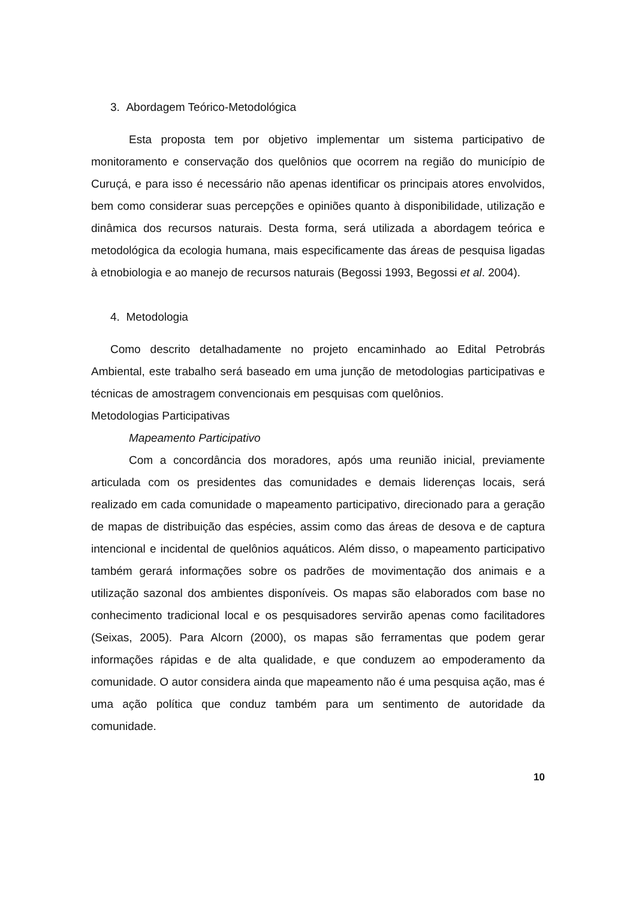3. Abordagem Teórico-Metodológica
Esta proposta tem por objetivo implementar um sistema participativo de monitoramento e conservação dos quelônios que ocorrem na região do município de Curuçá, e para isso é necessário não apenas identificar os principais atores envolvidos, bem como considerar suas percepções e opiniões quanto à disponibilidade, utilização e dinâmica dos recursos naturais. Desta forma, será utilizada a abordagem teórica e metodológica da ecologia humana, mais especificamente das áreas de pesquisa ligadas à etnobiologia e ao manejo de recursos naturais (Begossi 1993, Begossi et al. 2004).
4. Metodologia
Como descrito detalhadamente no projeto encaminhado ao Edital Petrobrás Ambiental, este trabalho será baseado em uma junção de metodologias participativas e técnicas de amostragem convencionais em pesquisas com quelônios.
Metodologias Participativas
Mapeamento Participativo
Com a concordância dos moradores, após uma reunião inicial, previamente articulada com os presidentes das comunidades e demais liderenças locais, será realizado em cada comunidade o mapeamento participativo, direcionado para a geração de mapas de distribuição das espécies, assim como das áreas de desova e de captura intencional e incidental de quelônios aquáticos. Além disso, o mapeamento participativo também gerará informações sobre os padrões de movimentação dos animais e a utilização sazonal dos ambientes disponíveis. Os mapas são elaborados com base no conhecimento tradicional local e os pesquisadores servirão apenas como facilitadores (Seixas, 2005). Para Alcorn (2000), os mapas são ferramentas que podem gerar informações rápidas e de alta qualidade, e que conduzem ao empoderamento da comunidade. O autor considera ainda que mapeamento não é uma pesquisa ação, mas é uma ação política que conduz também para um sentimento de autoridade da comunidade.
10